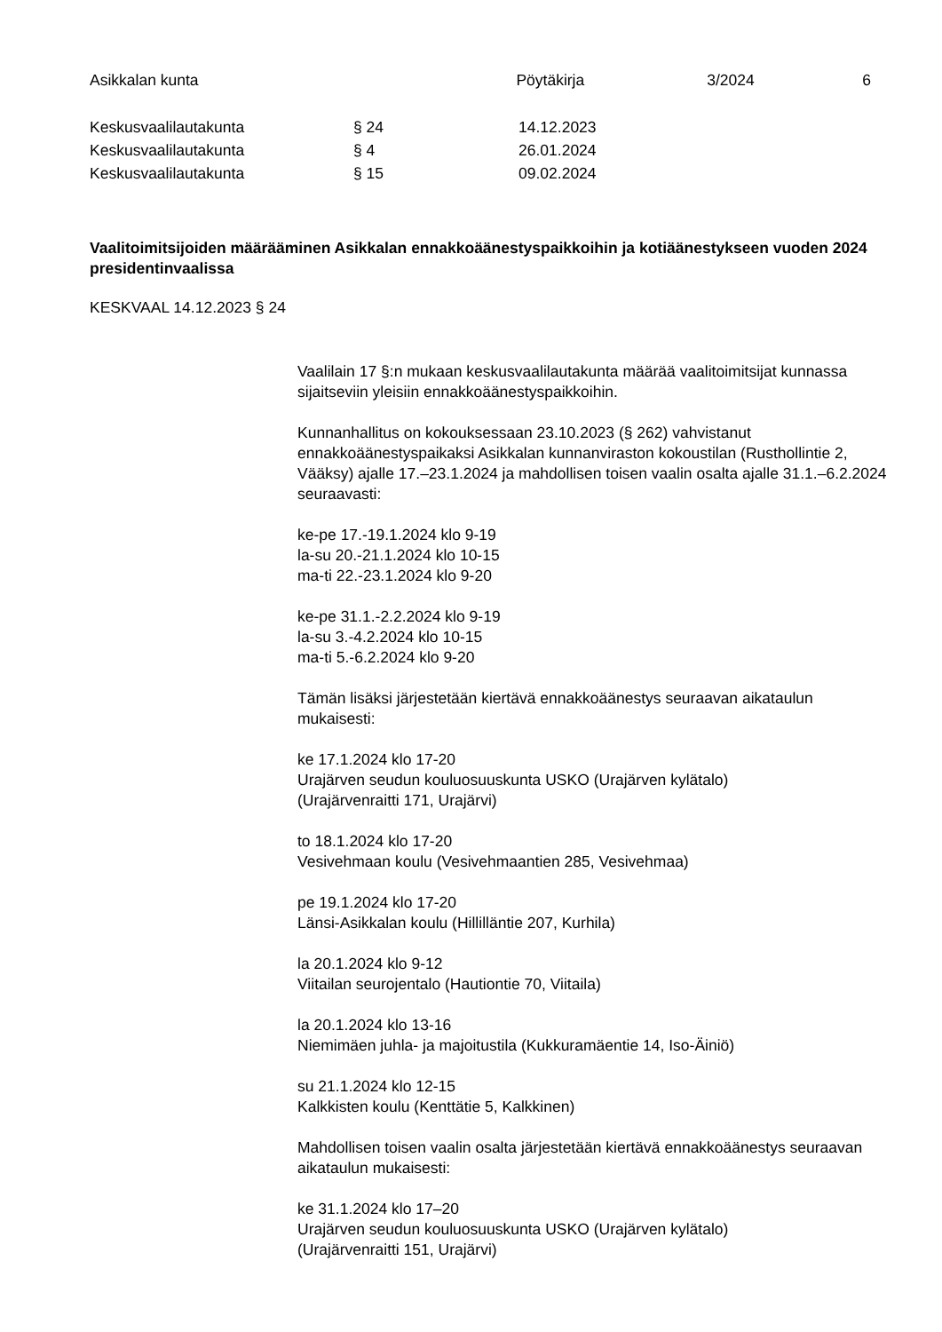Asikkalan kunta Pöytäkirja 3/2024 6
Keskusvaalilautakunta § 24 14.12.2023
Keskusvaalilautakunta § 4 26.01.2024
Keskusvaalilautakunta § 15 09.02.2024
Vaalitoimitsijoiden määrääminen Asikkalan ennakkoäänestyspaikkoihin ja kotiäänestykseen vuoden 2024 presidentinvaalissa
KESKVAAL 14.12.2023 § 24
Vaalilain 17 §:n mukaan keskusvaalilautakunta määrää vaalitoimitsijat kunnassa sijaitseviin yleisiin ennakkoäänestyspaikkoihin.
Kunnanhallitus on kokouksessaan 23.10.2023 (§ 262) vahvistanut ennakkoäänestyspaikaksi Asikkalan kunnanviraston kokoustilan (Rusthollintie 2, Vääksy) ajalle 17.–23.1.2024 ja mahdollisen toisen vaalin osalta ajalle 31.1.–6.2.2024 seuraavasti:
ke-pe 17.-19.1.2024 klo 9-19
la-su 20.-21.1.2024 klo 10-15
ma-ti 22.-23.1.2024 klo 9-20
ke-pe 31.1.-2.2.2024 klo 9-19
la-su 3.-4.2.2024 klo 10-15
ma-ti 5.-6.2.2024 klo 9-20
Tämän lisäksi järjestetään kiertävä ennakkoäänestys seuraavan aikataulun mukaisesti:
ke 17.1.2024 klo 17-20
Urajärven seudun kouluosuuskunta USKO (Urajärven kylätalo)
(Urajärvenraitti 171, Urajärvi)
to 18.1.2024 klo 17-20
Vesivehmaan koulu (Vesivehmaantien 285, Vesivehmaa)
pe 19.1.2024 klo 17-20
Länsi-Asikkalan koulu (Hillilläntie 207, Kurhila)
la 20.1.2024 klo 9-12
Viitailan seurojentalo (Hautiontie 70, Viitaila)
la 20.1.2024 klo 13-16
Niemimäen juhla- ja majoitustila (Kukkuramäentie 14, Iso-Äiniö)
su 21.1.2024 klo 12-15
Kalkkisten koulu (Kenttätie 5, Kalkkinen)
Mahdollisen toisen vaalin osalta järjestetään kiertävä ennakkoäänestys seuraavan aikataulun mukaisesti:
ke 31.1.2024 klo 17–20
Urajärven seudun kouluosuuskunta USKO (Urajärven kylätalo)
(Urajärvenraitti 151, Urajärvi)